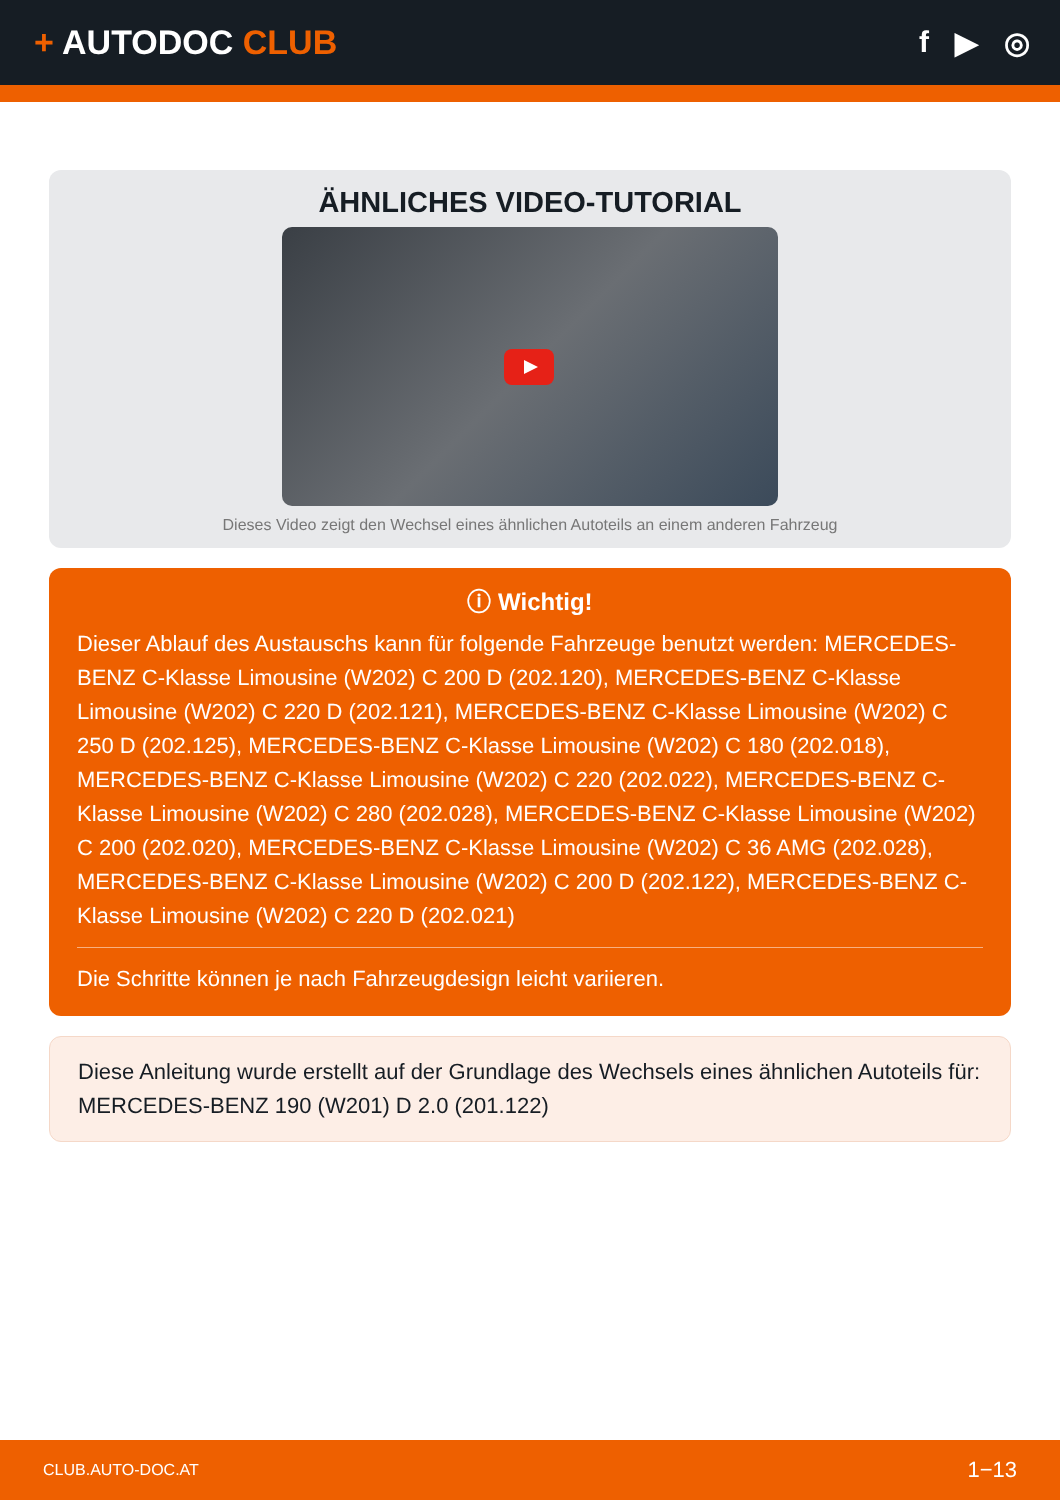+ AUTODOC CLUB f ▶ ◎
ÄHNLICHES VIDEO-TUTORIAL
Dieses Video zeigt den Wechsel eines ähnlichen Autoteils an einem anderen Fahrzeug
ⓘ Wichtig!
Dieser Ablauf des Austauschs kann für folgende Fahrzeuge benutzt werden: MERCEDES-BENZ C-Klasse Limousine (W202) C 200 D (202.120), MERCEDES-BENZ C-Klasse Limousine (W202) C 220 D (202.121), MERCEDES-BENZ C-Klasse Limousine (W202) C 250 D (202.125), MERCEDES-BENZ C-Klasse Limousine (W202) C 180 (202.018), MERCEDES-BENZ C-Klasse Limousine (W202) C 220 (202.022), MERCEDES-BENZ C-Klasse Limousine (W202) C 280 (202.028), MERCEDES-BENZ C-Klasse Limousine (W202) C 200 (202.020), MERCEDES-BENZ C-Klasse Limousine (W202) C 36 AMG (202.028), MERCEDES-BENZ C-Klasse Limousine (W202) C 200 D (202.122), MERCEDES-BENZ C-Klasse Limousine (W202) C 220 D (202.021)
Die Schritte können je nach Fahrzeugdesign leicht variieren.
Diese Anleitung wurde erstellt auf der Grundlage des Wechsels eines ähnlichen Autoteils für: MERCEDES-BENZ 190 (W201) D 2.0 (201.122)
CLUB.AUTO-DOC.AT 1−13